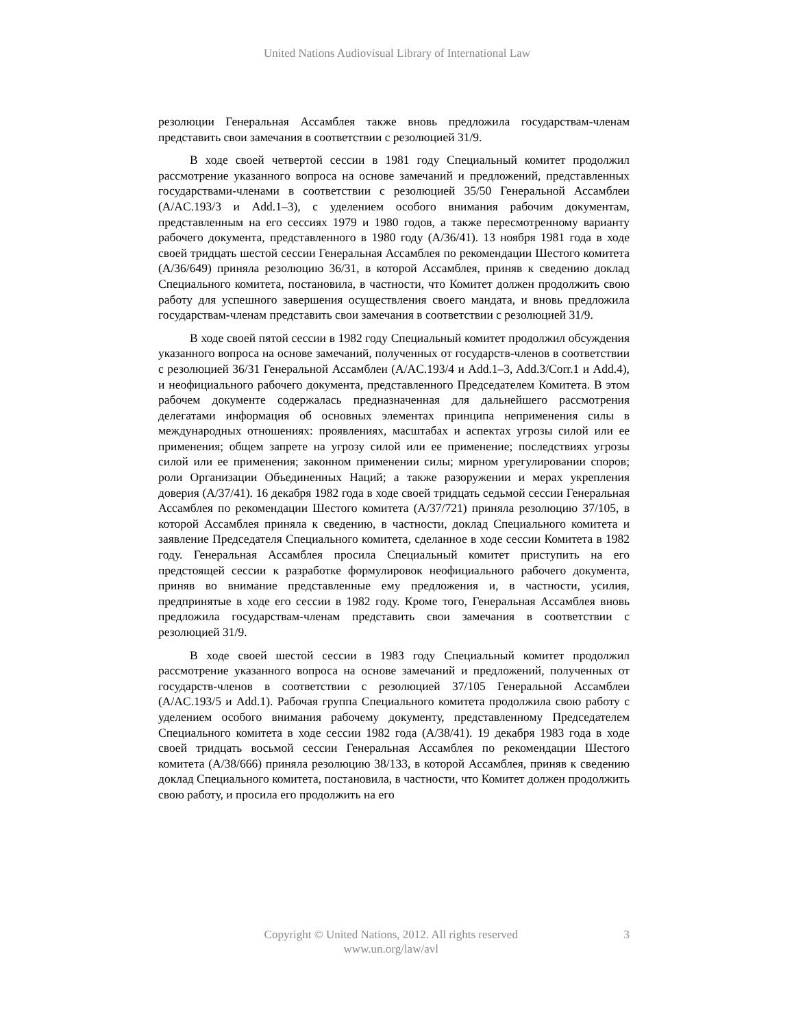United Nations Audiovisual Library of International Law
резолюции Генеральная Ассамблея также вновь предложила государствам-членам представить свои замечания в соответствии с резолюцией 31/9.
В ходе своей четвертой сессии в 1981 году Специальный комитет продолжил рассмотрение указанного вопроса на основе замечаний и предложений, представленных государствами-членами в соответствии с резолюцией 35/50 Генеральной Ассамблеи (A/AC.193/3 и Add.1–3), с уделением особого внимания рабочим документам, представленным на его сессиях 1979 и 1980 годов, а также пересмотренному варианту рабочего документа, представленного в 1980 году (A/36/41). 13 ноября 1981 года в ходе своей тридцать шестой сессии Генеральная Ассамблея по рекомендации Шестого комитета (A/36/649) приняла резолюцию 36/31, в которой Ассамблея, приняв к сведению доклад Специального комитета, постановила, в частности, что Комитет должен продолжить свою работу для успешного завершения осуществления своего мандата, и вновь предложила государствам-членам представить свои замечания в соответствии с резолюцией 31/9.
В ходе своей пятой сессии в 1982 году Специальный комитет продолжил обсуждения указанного вопроса на основе замечаний, полученных от государств-членов в соответствии с резолюцией 36/31 Генеральной Ассамблеи (A/AC.193/4 и Add.1–3, Add.3/Corr.1 и Add.4), и неофициального рабочего документа, представленного Председателем Комитета. В этом рабочем документе содержалась предназначенная для дальнейшего рассмотрения делегатами информация об основных элементах принципа неприменения силы в международных отношениях: проявлениях, масштабах и аспектах угрозы силой или ее применения; общем запрете на угрозу силой или ее применение; последствиях угрозы силой или ее применения; законном применении силы; мирном урегулировании споров; роли Организации Объединенных Наций; а также разоружении и мерах укрепления доверия (A/37/41). 16 декабря 1982 года в ходе своей тридцать седьмой сессии Генеральная Ассамблея по рекомендации Шестого комитета (A/37/721) приняла резолюцию 37/105, в которой Ассамблея приняла к сведению, в частности, доклад Специального комитета и заявление Председателя Специального комитета, сделанное в ходе сессии Комитета в 1982 году. Генеральная Ассамблея просила Специальный комитет приступить на его предстоящей сессии к разработке формулировок неофициального рабочего документа, приняв во внимание представленные ему предложения и, в частности, усилия, предпринятые в ходе его сессии в 1982 году. Кроме того, Генеральная Ассамблея вновь предложила государствам-членам представить свои замечания в соответствии с резолюцией 31/9.
В ходе своей шестой сессии в 1983 году Специальный комитет продолжил рассмотрение указанного вопроса на основе замечаний и предложений, полученных от государств-членов в соответствии с резолюцией 37/105 Генеральной Ассамблеи (A/AC.193/5 и Add.1). Рабочая группа Специального комитета продолжила свою работу с уделением особого внимания рабочему документу, представленному Председателем Специального комитета в ходе сессии 1982 года (A/38/41). 19 декабря 1983 года в ходе своей тридцать восьмой сессии Генеральная Ассамблея по рекомендации Шестого комитета (A/38/666) приняла резолюцию 38/133, в которой Ассамблея, приняв к сведению доклад Специального комитета, постановила, в частности, что Комитет должен продолжить свою работу, и просила его продолжить на его
Copyright © United Nations, 2012. All rights reserved
www.un.org/law/avl
3